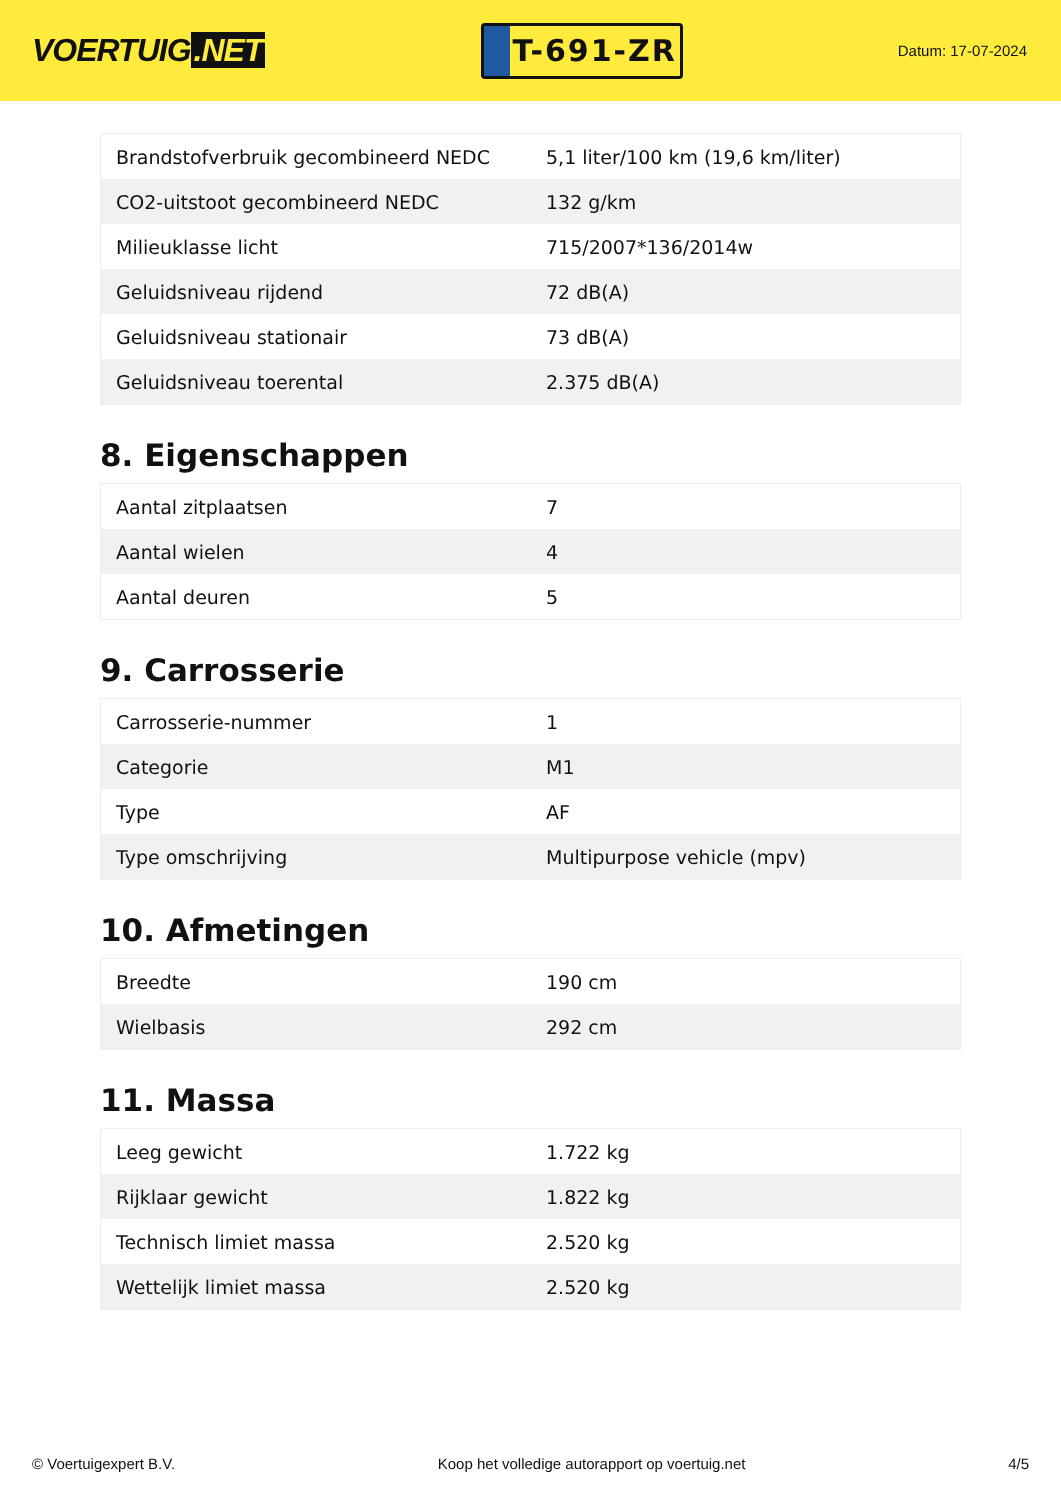VOERTUIG.NET
T-691-ZR
Datum: 17-07-2024
| Brandstofverbruik gecombineerd NEDC | 5,1 liter/100 km (19,6 km/liter) |
| CO2-uitstoot gecombineerd NEDC | 132 g/km |
| Milieuklasse licht | 715/2007*136/2014w |
| Geluidsniveau rijdend | 72 dB(A) |
| Geluidsniveau stationair | 73 dB(A) |
| Geluidsniveau toerental | 2.375 dB(A) |
8. Eigenschappen
| Aantal zitplaatsen | 7 |
| Aantal wielen | 4 |
| Aantal deuren | 5 |
9. Carrosserie
| Carrosserie-nummer | 1 |
| Categorie | M1 |
| Type | AF |
| Type omschrijving | Multipurpose vehicle (mpv) |
10. Afmetingen
| Breedte | 190 cm |
| Wielbasis | 292 cm |
11. Massa
| Leeg gewicht | 1.722 kg |
| Rijklaar gewicht | 1.822 kg |
| Technisch limiet massa | 2.520 kg |
| Wettelijk limiet massa | 2.520 kg |
© Voertuigexpert B.V. Koop het volledige autorapport op voertuig.net 4/5